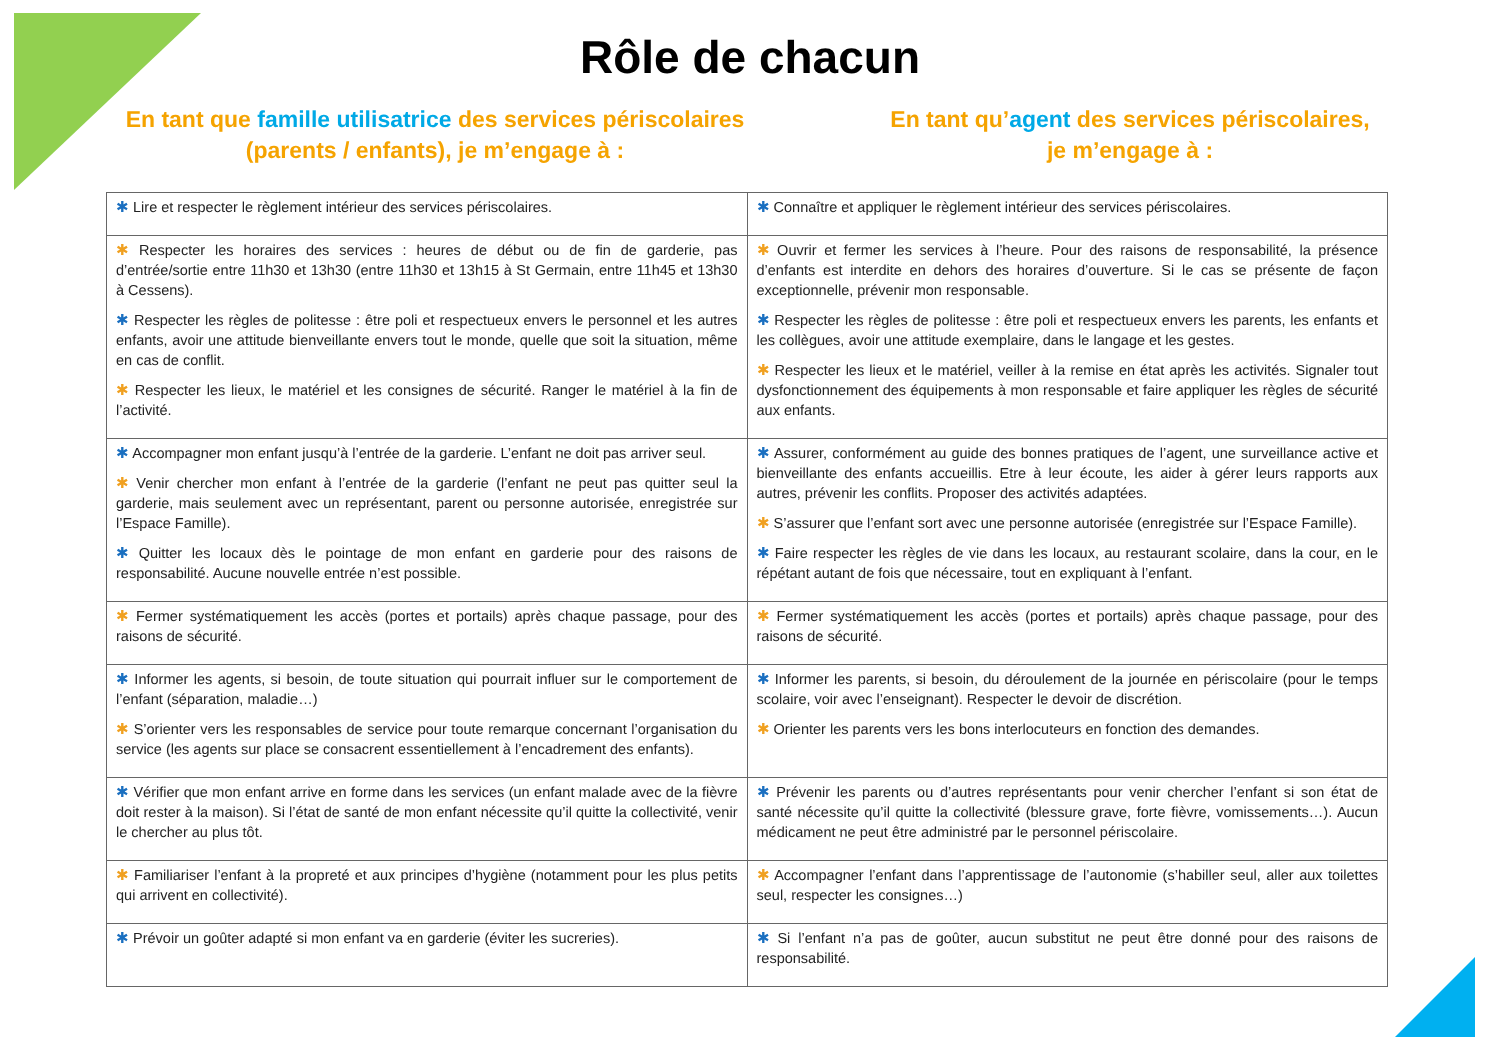Rôle de chacun
En tant que famille utilisatrice des services périscolaires
(parents / enfants), je m’engage à :
En tant qu’agent des services périscolaires,
je m’engage à :
| ✱ Lire et respecter le règlement intérieur des services périscolaires. | ✱ Connaître et appliquer le règlement intérieur des services périscolaires. |
| ✱ Respecter les horaires des services : heures de début ou de fin de garderie, pas d’entrée/sortie entre 11h30 et 13h30 (entre 11h30 et 13h15 à St Germain, entre 11h45 et 13h30 à Cessens). ✱ Respecter les règles de politesse : être poli et respectueux envers le personnel et les autres enfants, avoir une attitude bienveillante envers tout le monde, quelle que soit la situation, même en cas de conflit. ✱ Respecter les lieux, le matériel et les consignes de sécurité. Ranger le matériel à la fin de l’activité. | ✱ Ouvrir et fermer les services à l’heure. Pour des raisons de responsabilité, la présence d’enfants est interdite en dehors des horaires d’ouverture. Si le cas se présente de façon exceptionnelle, prévenir mon responsable. ✱ Respecter les règles de politesse : être poli et respectueux envers les parents, les enfants et les collègues, avoir une attitude exemplaire, dans le langage et les gestes. ✱ Respecter les lieux et le matériel, veiller à la remise en état après les activités. Signaler tout dysfonctionnement des équipements à mon responsable et faire appliquer les règles de sécurité aux enfants. |
| ✱ Accompagner mon enfant jusqu’à l’entrée de la garderie. L’enfant ne doit pas arriver seul. ✱ Venir chercher mon enfant à l’entrée de la garderie (l’enfant ne peut pas quitter seul la garderie, mais seulement avec un représentant, parent ou personne autorisée, enregistrée sur l’Espace Famille). ✱ Quitter les locaux dès le pointage de mon enfant en garderie pour des raisons de responsabilité. Aucune nouvelle entrée n’est possible. | ✱ Assurer, conformément au guide des bonnes pratiques de l’agent, une surveillance active et bienveillante des enfants accueillis. Etre à leur écoute, les aider à gérer leurs rapports aux autres, prévenir les conflits. Proposer des activités adaptées. ✱ S’assurer que l’enfant sort avec une personne autorisée (enregistrée sur l’Espace Famille). ✱ Faire respecter les règles de vie dans les locaux, au restaurant scolaire, dans la cour, en le répétant autant de fois que nécessaire, tout en expliquant à l’enfant. |
| ✱ Fermer systématiquement les accès (portes et portails) après chaque passage, pour des raisons de sécurité. | ✱ Fermer systématiquement les accès (portes et portails) après chaque passage, pour des raisons de sécurité. |
| ✱ Informer les agents, si besoin, de toute situation qui pourrait influer sur le comportement de l’enfant (séparation, maladie…) ✱ S’orienter vers les responsables de service pour toute remarque concernant l’organisation du service (les agents sur place se consacrent essentiellement à l’encadrement des enfants). | ✱ Informer les parents, si besoin, du déroulement de la journée en périscolaire (pour le temps scolaire, voir avec l’enseignant). Respecter le devoir de discrétion. ✱ Orienter les parents vers les bons interlocuteurs en fonction des demandes. |
| ✱ Vérifier que mon enfant arrive en forme dans les services (un enfant malade avec de la fièvre doit rester à la maison). Si l’état de santé de mon enfant nécessite qu’il quitte la collectivité, venir le chercher au plus tôt. | ✱ Prévenir les parents ou d’autres représentants pour venir chercher l’enfant si son état de santé nécessite qu’il quitte la collectivité (blessure grave, forte fièvre, vomissements…). Aucun médicament ne peut être administré par le personnel périscolaire. |
| ✱ Familiariser l’enfant à la propreté et aux principes d’hygiène (notamment pour les plus petits qui arrivent en collectivité). | ✱ Accompagner l’enfant dans l’apprentissage de l’autonomie (s’habiller seul, aller aux toilettes seul, respecter les consignes…) |
| ✱ Prévoir un goûter adapté si mon enfant va en garderie (éviter les sucreries). | ✱ Si l’enfant n’a pas de goûter, aucun substitut ne peut être donné pour des raisons de responsabilité. |